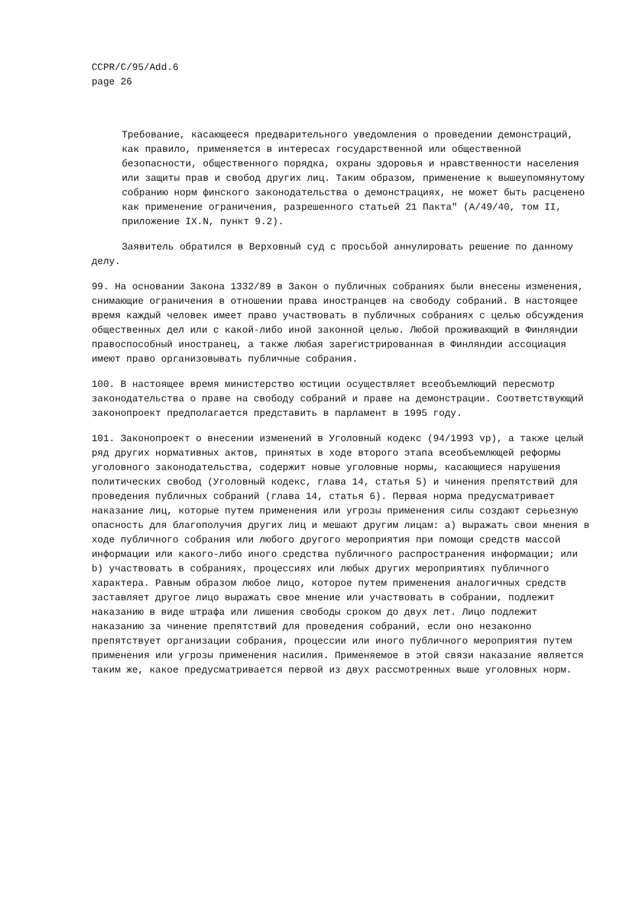CCPR/C/95/Add.6
page 26
Требование, касающееся предварительного уведомления о проведении демонстраций, как правило, применяется в интересах государственной или общественной безопасности, общественного порядка, охраны здоровья и нравственности населения или защиты прав и свобод других лиц. Таким образом, применение к вышеупомянутому собранию норм финского законодательства о демонстрациях, не может быть расценено как применение ограничения, разрешенного статьей 21 Пакта" (A/49/40, том II, приложение IX.N, пункт 9.2).
Заявитель обратился в Верховный суд с просьбой аннулировать решение по данному делу.
99. На основании Закона 1332/89 в Закон о публичных собраниях были внесены изменения, снимающие ограничения в отношении права иностранцев на свободу собраний. В настоящее время каждый человек имеет право участвовать в публичных собраниях с целью обсуждения общественных дел или с какой-либо иной законной целью. Любой проживающий в Финляндии правоспособный иностранец, а также любая зарегистрированная в Финляндии ассоциация имеют право организовывать публичные собрания.
100. В настоящее время министерство юстиции осуществляет всеобъемлющий пересмотр законодательства о праве на свободу собраний и праве на демонстрации. Соответствующий законопроект предполагается представить в парламент в 1995 году.
101. Законопроект о внесении изменений в Уголовный кодекс (94/1993 vp), а также целый ряд других нормативных актов, принятых в ходе второго этапа всеобъемлющей реформы уголовного законодательства, содержит новые уголовные нормы, касающиеся нарушения политических свобод (Уголовный кодекс, глава 14, статья 5) и чинения препятствий для проведения публичных собраний (глава 14, статья 6). Первая норма предусматривает наказание лиц, которые путем применения или угрозы применения силы создают серьезную опасность для благополучия других лиц и мешают другим лицам: a) выражать свои мнения в ходе публичного собрания или любого другого мероприятия при помощи средств массой информации или какого-либо иного средства публичного распространения информации; или b) участвовать в собраниях, процессиях или любых других мероприятиях публичного характера. Равным образом любое лицо, которое путем применения аналогичных средств заставляет другое лицо выражать свое мнение или участвовать в собрании, подлежит наказанию в виде штрафа или лишения свободы сроком до двух лет. Лицо подлежит наказанию за чинение препятствий для проведения собраний, если оно незаконно препятствует организации собрания, процессии или иного публичного мероприятия путем применения или угрозы применения насилия. Применяемое в этой связи наказание является таким же, какое предусматривается первой из двух рассмотренных выше уголовных норм.